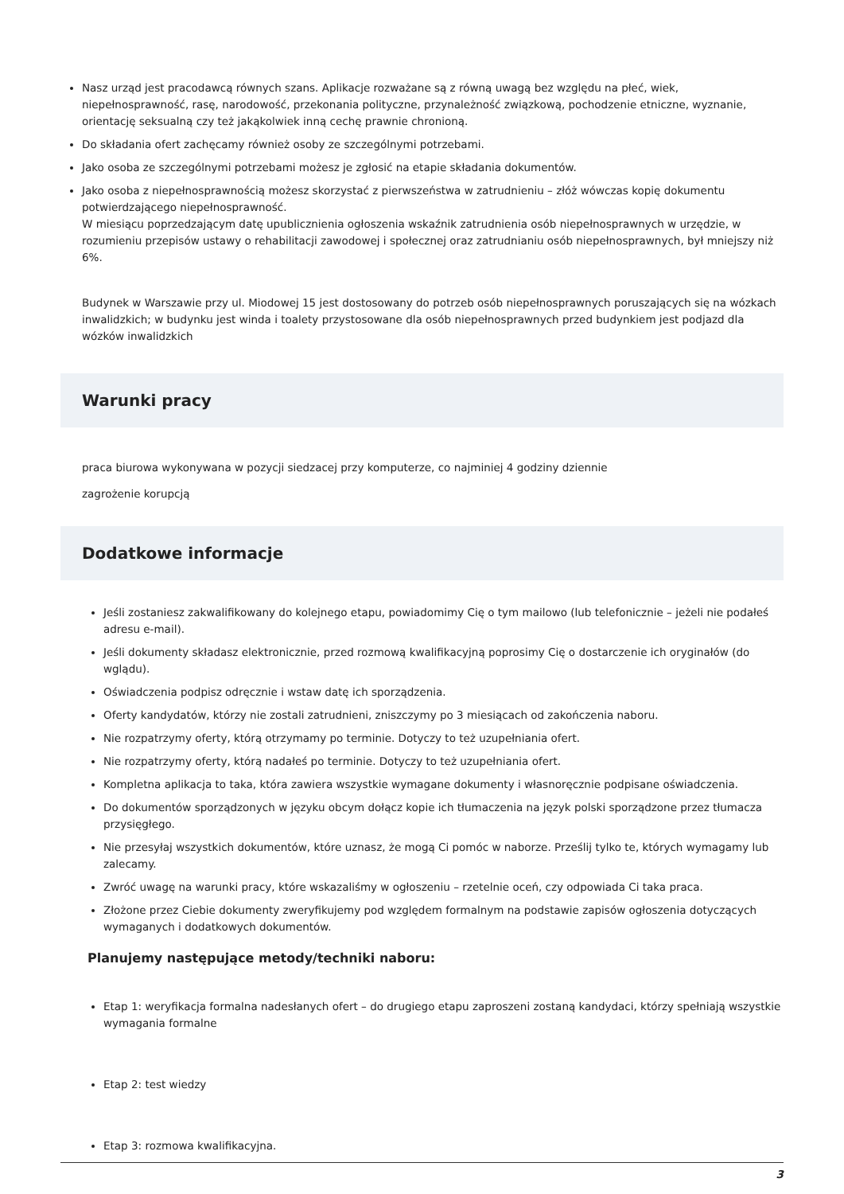Nasz urząd jest pracodawcą równych szans. Aplikacje rozważane są z równą uwagą bez względu na płeć, wiek, niepełnosprawność, rasę, narodowość, przekonania polityczne, przynależność związkową, pochodzenie etniczne, wyznanie, orientację seksualną czy też jakąkolwiek inną cechę prawnie chronioną.
Do składania ofert zachęcamy również osoby ze szczególnymi potrzebami.
Jako osoba ze szczególnymi potrzebami możesz je zgłosić na etapie składania dokumentów.
Jako osoba z niepełnosprawnością możesz skorzystać z pierwszeństwa w zatrudnieniu – złóż wówczas kopię dokumentu potwierdzającego niepełnosprawność.
W miesiącu poprzedzającym datę upublicznienia ogłoszenia wskaźnik zatrudnienia osób niepełnosprawnych w urzędzie, w rozumieniu przepisów ustawy o rehabilitacji zawodowej i społecznej oraz zatrudnianiu osób niepełnosprawnych, był mniejszy niż 6%.
Budynek w Warszawie przy ul. Miodowej 15 jest dostosowany do potrzeb osób niepełnosprawnych poruszających się na wózkach inwalidzkich; w budynku jest winda i toalety przystosowane dla osób niepełnosprawnych przed budynkiem jest podjazd dla wózków inwalidzkich
Warunki pracy
praca biurowa wykonywana w pozycji siedzacej przy komputerze, co najminiej 4 godziny dziennie
zagrożenie korupcją
Dodatkowe informacje
Jeśli zostaniesz zakwalifikowany do kolejnego etapu, powiadomimy Cię o tym mailowo (lub telefonicznie – jeżeli nie podałeś adresu e-mail).
Jeśli dokumenty składasz elektronicznie, przed rozmową kwalifikacyjną poprosimy Cię o dostarczenie ich oryginałów (do wglądu).
Oświadczenia podpisz odręcznie i wstaw datę ich sporządzenia.
Oferty kandydatów, którzy nie zostali zatrudnieni, zniszczymy po 3 miesiącach od zakończenia naboru.
Nie rozpatrzymy oferty, którą otrzymamy po terminie. Dotyczy to też uzupełniania ofert.
Nie rozpatrzymy oferty, którą nadałeś po terminie. Dotyczy to też uzupełniania ofert.
Kompletna aplikacja to taka, która zawiera wszystkie wymagane dokumenty i własnoręcznie podpisane oświadczenia.
Do dokumentów sporządzonych w języku obcym dołącz kopie ich tłumaczenia na język polski sporządzone przez tłumacza przysięgłego.
Nie przesyłaj wszystkich dokumentów, które uznasz, że mogą Ci pomóc w naborze. Prześlij tylko te, których wymagamy lub zalecamy.
Zwróć uwagę na warunki pracy, które wskazaliśmy w ogłoszeniu – rzetelnie oceń, czy odpowiada Ci taka praca.
Złożone przez Ciebie dokumenty zweryfikujemy pod względem formalnym na podstawie zapisów ogłoszenia dotyczących wymaganych i dodatkowych dokumentów.
Planujemy następujące metody/techniki naboru:
Etap 1: weryfikacja formalna nadesłanych ofert – do drugiego etapu zaproszeni zostaną kandydaci, którzy spełniają wszystkie wymagania formalne
Etap 2: test wiedzy
Etap 3: rozmowa kwalifikacyjna.
3